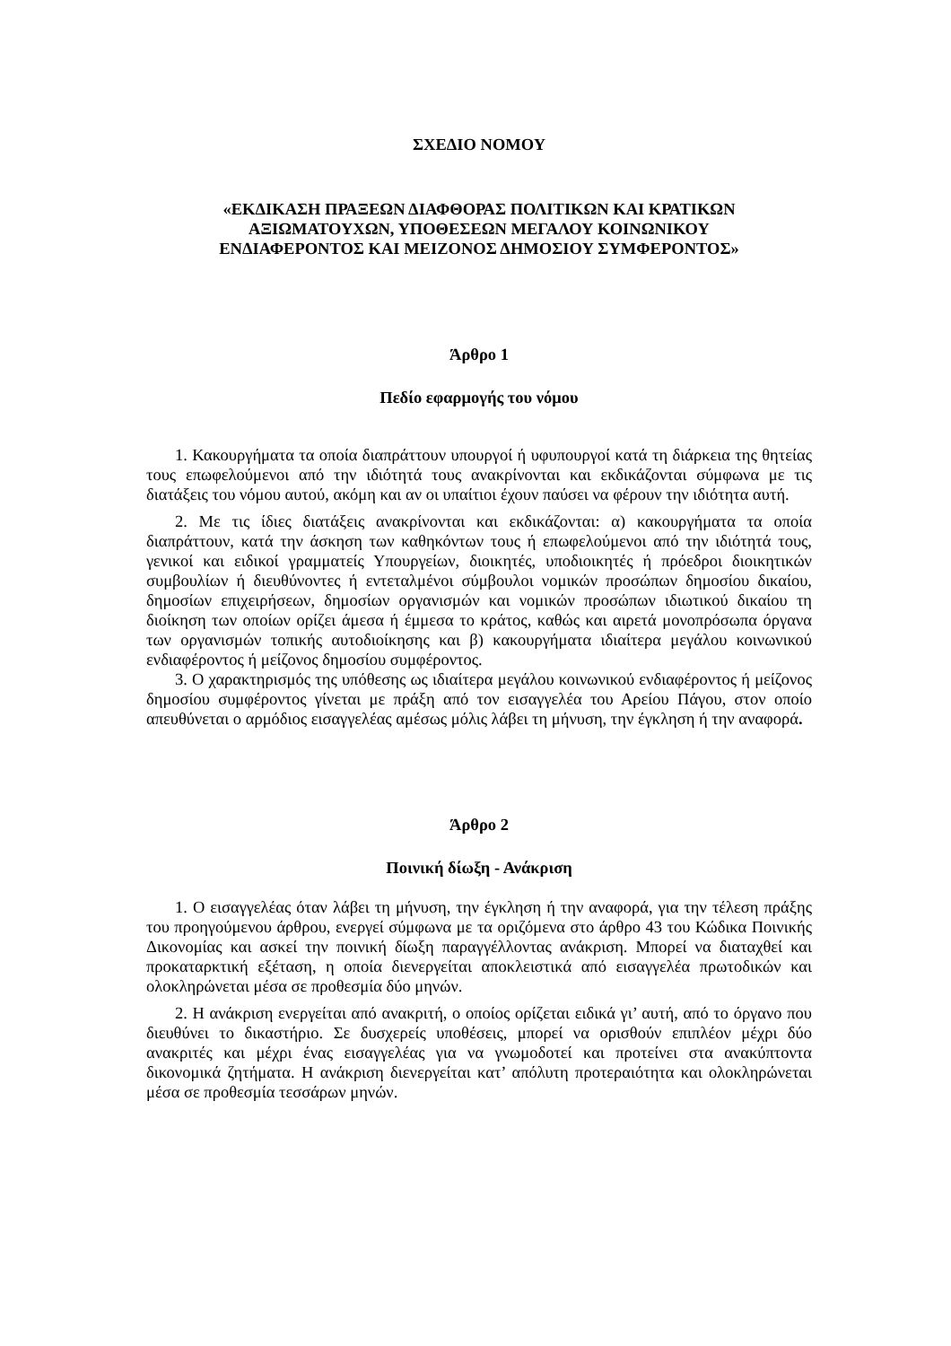ΣΧΕΔΙΟ ΝΟΜΟΥ
«ΕΚΔΙΚΑΣΗ ΠΡΑΞΕΩΝ ΔΙΑΦΘΟΡΑΣ ΠΟΛΙΤΙΚΩΝ ΚΑΙ ΚΡΑΤΙΚΩΝ
ΑΞΙΩΜΑΤΟΥΧΩΝ, ΥΠΟΘΕΣΕΩΝ ΜΕΓΑΛΟΥ ΚΟΙΝΩΝΙΚΟΥ
ΕΝΔΙΑΦΕΡΟΝΤΟΣ ΚΑΙ ΜΕΙΖΟΝΟΣ ΔΗΜΟΣΙΟΥ ΣΥΜΦΕΡΟΝΤΟΣ»
Άρθρο 1
Πεδίο εφαρμογής του νόμου
1. Κακουργήματα τα οποία διαπράττουν υπουργοί ή υφυπουργοί κατά τη διάρκεια της θητείας τους επωφελούμενοι από την ιδιότητά τους ανακρίνονται και εκδικάζονται σύμφωνα με τις διατάξεις του νόμου αυτού, ακόμη και αν οι υπαίτιοι έχουν παύσει να φέρουν την ιδιότητα αυτή.
2. Με τις ίδιες διατάξεις ανακρίνονται και εκδικάζονται: α) κακουργήματα τα οποία διαπράττουν, κατά την άσκηση των καθηκόντων τους ή επωφελούμενοι από την ιδιότητά τους, γενικοί και ειδικοί γραμματείς Υπουργείων, διοικητές, υποδιοικητές ή πρόεδροι διοικητικών συμβουλίων ή διευθύνοντες ή εντεταλμένοι σύμβουλοι νομικών προσώπων δημοσίου δικαίου, δημοσίων επιχειρήσεων, δημοσίων οργανισμών και νομικών προσώπων ιδιωτικού δικαίου τη διοίκηση των οποίων ορίζει άμεσα ή έμμεσα το κράτος, καθώς και αιρετά μονοπρόσωπα όργανα των οργανισμών τοπικής αυτοδιοίκησης και β) κακουργήματα ιδιαίτερα μεγάλου κοινωνικού ενδιαφέροντος ή μείζονος δημοσίου συμφέροντος.
3. Ο χαρακτηρισμός της υπόθεσης ως ιδιαίτερα μεγάλου κοινωνικού ενδιαφέροντος ή μείζονος δημοσίου συμφέροντος γίνεται με πράξη από τον εισαγγελέα του Αρείου Πάγου, στον οποίο απευθύνεται ο αρμόδιος εισαγγελέας αμέσως μόλις λάβει τη μήνυση, την έγκληση ή την αναφορά.
Άρθρο 2
Ποινική δίωξη - Ανάκριση
1. Ο εισαγγελέας όταν λάβει τη μήνυση, την έγκληση ή την αναφορά, για την τέλεση πράξης του προηγούμενου άρθρου, ενεργεί σύμφωνα με τα οριζόμενα στο άρθρο 43 του Κώδικα Ποινικής Δικονομίας και ασκεί την ποινική δίωξη παραγγέλλοντας ανάκριση. Μπορεί να διαταχθεί και προκαταρκτική εξέταση, η οποία διενεργείται αποκλειστικά από εισαγγελέα πρωτοδικών και ολοκληρώνεται μέσα σε προθεσμία δύο μηνών.
2. Η ανάκριση ενεργείται από ανακριτή, ο οποίος ορίζεται ειδικά γι’ αυτή, από το όργανο που διευθύνει το δικαστήριο. Σε δυσχερείς υποθέσεις, μπορεί να ορισθούν επιπλέον μέχρι δύο ανακριτές και μέχρι ένας εισαγγελέας για να γνωμοδοτεί και προτείνει στα ανακύπτοντα δικονομικά ζητήματα. Η ανάκριση διενεργείται κατ’ απόλυτη προτεραιότητα και ολοκληρώνεται μέσα σε προθεσμία τεσσάρων μηνών.